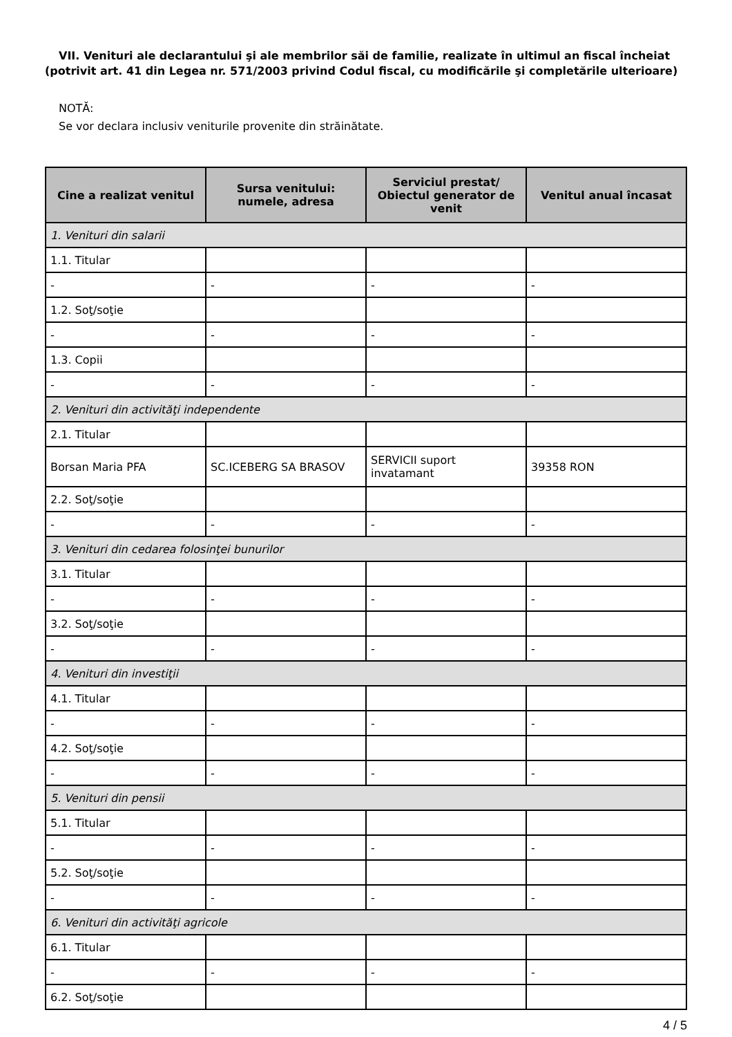VII. Venituri ale declarantului şi ale membrilor săi de familie, realizate în ultimul an fiscal încheiat (potrivit art. 41 din Legea nr. 571/2003 privind Codul fiscal, cu modificările şi completările ulterioare)
NOTĂ:
Se vor declara inclusiv veniturile provenite din străinătate.
| Cine a realizat venitul | Sursa venitului: numele, adresa | Serviciul prestat/ Obiectul generator de venit | Venitul anual încasat |
| --- | --- | --- | --- |
| 1. Venituri din salarii | | | |
| 1.1. Titular | | | |
| - | - | - | - |
| 1.2. Soţ/soţie | | | |
| - | - | - | - |
| 1.3. Copii | | | |
| - | - | - | - |
| 2. Venituri din activităţi independente | | | |
| 2.1. Titular | | | |
| Borsan Maria PFA | SC.ICEBERG SA BRASOV | SERVICII suport invatamant | 39358 RON |
| 2.2. Soţ/soţie | | | |
| - | - | - | - |
| 3. Venituri din cedarea folosinţei bunurilor | | | |
| 3.1. Titular | | | |
| - | - | - | - |
| 3.2. Soţ/soţie | | | |
| - | - | - | - |
| 4. Venituri din investiţii | | | |
| 4.1. Titular | | | |
| - | - | - | - |
| 4.2. Soţ/soţie | | | |
| - | - | - | - |
| 5. Venituri din pensii | | | |
| 5.1. Titular | | | |
| - | - | - | - |
| 5.2. Soţ/soţie | | | |
| - | - | - | - |
| 6. Venituri din activităţi agricole | | | |
| 6.1. Titular | | | |
| - | - | - | - |
| 6.2. Soţ/soţie | | | |
4 / 5